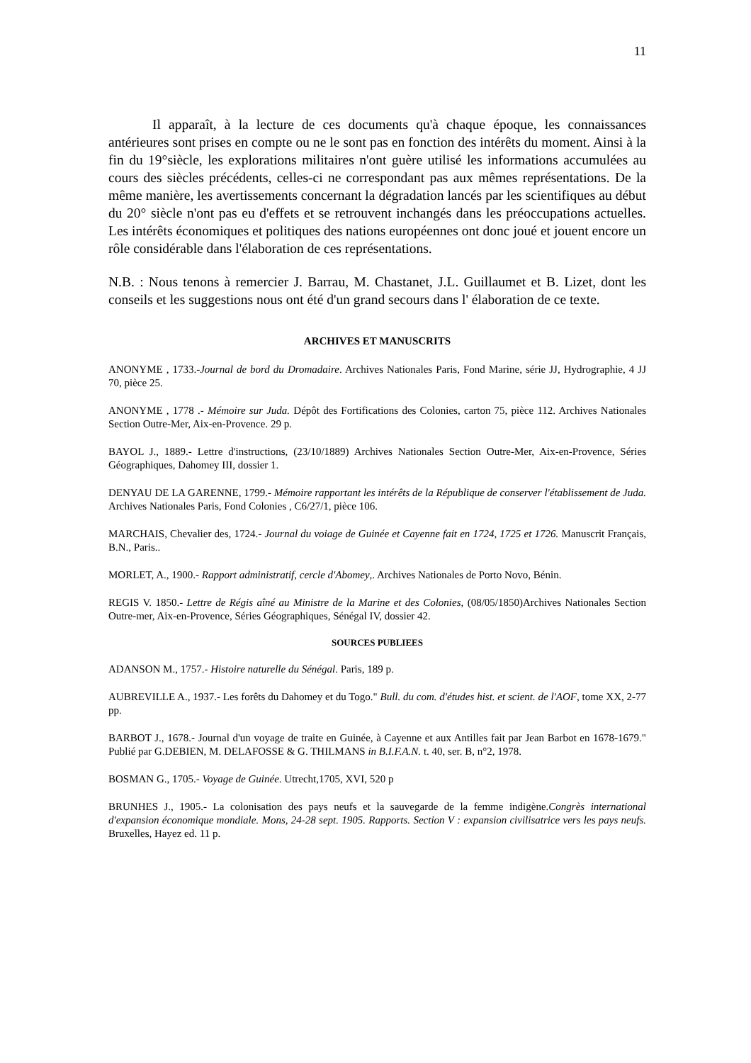11
Il apparaît, à la lecture de ces documents qu'à chaque époque, les connaissances antérieures sont prises en compte ou ne le sont pas en fonction des intérêts du moment. Ainsi à la fin du 19°siècle, les explorations militaires n'ont guère utilisé les informations accumulées au cours des siècles précédents, celles-ci ne correspondant pas aux mêmes représentations. De la même manière, les avertissements concernant la dégradation lancés par les scientifiques au début du 20° siècle n'ont pas eu d'effets et se retrouvent inchangés dans les préoccupations actuelles. Les intérêts économiques et politiques des nations européennes ont donc joué et jouent encore un rôle considérable dans l'élaboration de ces représentations.
N.B. : Nous tenons à remercier J. Barrau, M. Chastanet, J.L. Guillaumet et B. Lizet, dont les conseils et les suggestions nous ont été d'un grand secours dans l' élaboration de ce texte.
ARCHIVES ET MANUSCRITS
ANONYME , 1733.-Journal de bord du Dromadaire. Archives Nationales Paris, Fond Marine, série JJ, Hydrographie, 4 JJ 70, pièce 25.
ANONYME , 1778 .- Mémoire sur Juda. Dépôt des Fortifications des Colonies, carton 75, pièce 112. Archives Nationales Section Outre-Mer, Aix-en-Provence. 29 p.
BAYOL J., 1889.- Lettre d'instructions, (23/10/1889) Archives Nationales Section Outre-Mer, Aix-en-Provence, Séries Géographiques, Dahomey III, dossier 1.
DENYAU DE LA GARENNE, 1799.- Mémoire rapportant les intérêts de la République de conserver l'établissement de Juda. Archives Nationales Paris, Fond Colonies , C6/27/1, pièce 106.
MARCHAIS, Chevalier des, 1724.- Journal du voiage de Guinée et Cayenne fait en 1724, 1725 et 1726. Manuscrit Français, B.N., Paris..
MORLET, A., 1900.- Rapport administratif, cercle d'Abomey,. Archives Nationales de Porto Novo, Bénin.
REGIS V. 1850.- Lettre de Régis aîné au Ministre de la Marine et des Colonies, (08/05/1850)Archives Nationales Section Outre-mer, Aix-en-Provence, Séries Géographiques, Sénégal IV, dossier 42.
SOURCES PUBLIEES
ADANSON M., 1757.- Histoire naturelle du Sénégal. Paris, 189 p.
AUBREVILLE A., 1937.- Les forêts du Dahomey et du Togo." Bull. du com. d'études hist. et scient. de l'AOF, tome XX, 2-77 pp.
BARBOT J., 1678.- Journal d'un voyage de traite en Guinée, à Cayenne et aux Antilles fait par Jean Barbot en 1678-1679." Publié par G.DEBIEN, M. DELAFOSSE & G. THILMANS in B.I.F.A.N. t. 40, ser. B, n°2, 1978.
BOSMAN G., 1705.- Voyage de Guinée. Utrecht,1705, XVI, 520 p
BRUNHES J., 1905.- La colonisation des pays neufs et la sauvegarde de la femme indigène.Congrès international d'expansion économique mondiale. Mons, 24-28 sept. 1905. Rapports. Section V : expansion civilisatrice vers les pays neufs. Bruxelles, Hayez ed. 11 p.